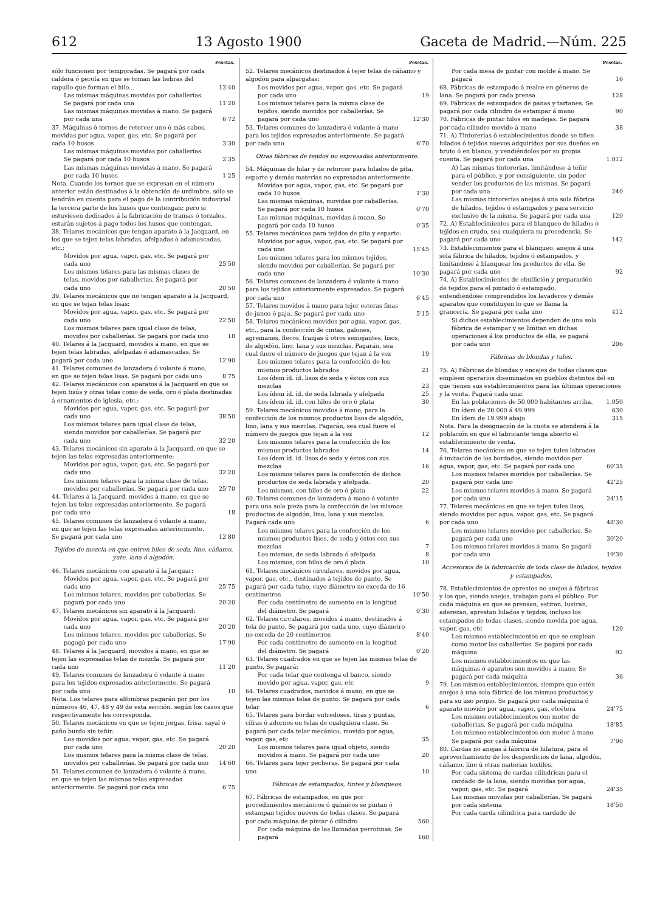612 13 Agosto 1900 Gaceta de Madrid.—Núm. 225
| | Pesetas. |
| --- | --- |
| sólo funcionen por temporadas. Se pagará por cada caldera ó perola en que se toman las hebras del capullo que forman el hilo... | 13'40 |
| Las mismas máquinas movidas por caballerías. Se pagará por cada una | 11'20 |
| Las mismas máquinas movidas á mano. Se pagará por cada una | 6'72 |
| 37. Máquinas ó tornos de retorcer uno ó más cabos, movidas por agua, vapor, gas, etc. Se pagará por cada 10 husos | 3'30 |
| Las mismas máquinas movidas por caballerías. Se pagará por cada 10 husos | 2'35 |
| Las mismas máquinas movidas á mano. Se pagará por cada 10 husos | 1'25 |
| Nota. Cuando los tornos que se expresan en el número anterior están destinados á la obtención de urdimbre, sólo se tendrán en cuenta para el pago de la contribución industrial la tercera parte de los husos que contengan; pero si estuviesen dedicados á la fabricación de tramas ó torzales, estarán sujetos á pago todos los husos que contengan. | |
| 38. Telares mecánicos que tengan aparato á la Jacquard, en los que se tejen telas labradas, afelpadas ó adamascadas, etc.: | |
| Movidos por agua, vapor, gas, etc. Se pagará por cada uno | 25'50 |
| Los mismos telares para las mismas clases de telas, movidos por caballerías. Se pagará por cada uno | 20'50 |
| 39. Telares mecánicos que no tengan aparato á la Jacquard, en que se tejan telas lisas: | |
| Movidos por agua, vapor, gas, etc. Se pagará por cada uno | 22'50 |
| Los mismos telares para igual clase de telas, movidos por caballerías. Se pagará por cada uno | 18 |
| 40. Telares á la Jacquard, movidos á mano, en que se tejen telas labradas, afelpadas ó adamascadas. Se pagará por cada uno | 12'90 |
| 41. Telares comunes de lanzadera ó volante á mano, en que se tejen telas lisas. Se pagará por cada uno | 8'75 |
| 42. Telares mecánicos con aparatos á la Jacquard en que se tejen tisús y otras telas como de seda, oro ó plata destinadas á ornamentos de iglesia, etc.: | |
| Movidos por agua, vapor, gas, etc. Se pagará por cada uno | 38'50 |
| Los mismos telares para igual clase de telas, siendo movidos por caballerías. Se pagará por cada uno | 32'20 |
| 43. Telares mecánicos sin aparato á la Jacquard, en que se tejen las telas expresadas anteriormente: | |
| Movidos por agua, vapor, gas, etc. Se pagará por cada uno | 32'20 |
| Los mismos telares para la misma clase de telas, movidos por caballerías. Se pagará por cada uno | 25'70 |
| 44. Telares á la Jacquard, movidos á mano, en que se tejen las telas expresadas anteriormente. Se pagará por cada uno | 18 |
| 45. Telares comunes de lanzadera ó volante á mano, en que se tejen las telas expresadas anteriormente. Se pagará por cada uno | 12'80 |
| Tejidos de mezcla en que entren hilos de seda, lino, cáñamo, yute, lana ó algodón. | |
| 46. Telares mecánicos con aparato á la Jacquar: | |
| Movidos por agua, vapor, gas, etc. Se pagará por cada uno | 25'75 |
| Los mismos telares, movidos por caballerías. Se pagará por cada uno | 20'20 |
| 47. Telares mecánicos sin aparato á la Jacquard: | |
| Movidos por agua, vapor, gas, etc. Se pagará por cada uno | 20'20 |
| Los mismos telares, movidos por caballerías. Se pagagá por cada uno | 17'90 |
| 48. Telares á la Jacquard, movidos á mano, en que se tejen las expresadas telas de mezcla. Se pagará por cada uno | 11'20 |
| 49. Telares comunes de lanzadera ó volante á mano para los tejidos expresados anteriormente. Se pagará por cada uno | 10 |
| Nota. Los telares para alfombras pagarán por por los números 46, 47, 48 y 49 de esta sección, según los casos que respectivamente les corresponda. | |
| 50. Telares mecánicos en que se tejen jergas, frisa, sayal ó paño burdo sin teñir: | |
| Los movidos por agua, vapor, gas, etc. Se pagará por cada uno | 20'20 |
| Los mismos telares para la misma clase de telas, movidos por caballerías. Se pagará por cada uno | 14'60 |
| 51. Telares comunes de lanzadera ó volante á mano, en que se tejen las mismas telas expresadas anteriormente. Se pagará por cada uno | 6'75 |
| | Pesetas. |
| --- | --- |
| 52. Telares mecánicos destinados á tejer telas de cáñamo y algodón para alpargatas: | |
| Los movidos por agua, vapor, gas, etc. Se pagará por cada uno | 19 |
| Los mismos telares para la misma clase de tejidos, siendo movidos por caballerías. Se pagará por cada uno | 12'30 |
| 53. Telares comunes de lanzadera ó volante á mano para los tejidos expresados anteriormente. Se pagará por cada uno | 6'70 |
| Otras fábricas de tejidos no expresadas anteriormente. | |
| 54. Máquinas de hilar y de retorcer para hilados de pita, esparto y demás materias no expresadas anteriormente. | |
| Movidas por agua, vapor, gas, etc. Se pagará por cada 10 husos | 1'30 |
| Las mismas máquinas, movidas por caballerías. Se pagará por cada 10 husos | 0'70 |
| Las mismas máquinas, movidas á mano. Se pagará por cada 10 husos | 0'35 |
| 55. Telares mecánicos para tejidos de pita y esparto: | |
| Movidos por agua, vapor, gas, etc. Se pagará por cada uno | 15'45 |
| Los mismos telares para los mismos tejidos, siendo movidos por caballerías. Se pagará por cada uno | 10'30 |
| 56. Telares comunes de lanzadera ó volante á mano para los tejidos anteriormente expresados. Se pagará por cada uno | 6'45 |
| 57. Telares movidos á mano para tejer esteras finas de junco ó paja. Se pagará por cada uno | 5'15 |
| 58. Telares mecánicos movidos por agua, vapor, gas, etc., para la confección de cintas, galones, agremanes, flecos, franjas ú otros semejantes, lisos, de algodón, lino, lana y sus mezclas. Pagarán, sea cual fuere el número de juegos que tejan á la vez | 19 |
| Los mismos telares para la confección de los mismos productos labrados | 21 |
| Los ídem íd. íd. lisos de seda y éstos con sus mezclas | 23 |
| Los ídem íd. íd. de seda labrada y afelpada | 25 |
| Los ídem íd. íd. con hilos de oro ó plata | 30 |
| 59. Telares mecánicos movidos á mano, para la confección de los mismos productos lisos de algodón, lino, lana y sus mezclas. Pagarán, sea cual fuere el número de juegos que tejan á la vez | 12 |
| Los mismos telares para la confección de los mismos productos labrados | 14 |
| Los ídem íd. íd. lisos de seda y éstos con sus mezclas | 16 |
| Los mismos telares para la confección de dichos productos de seda labrada y afelpada. | 20 |
| Los mismos, con hilos de oro ó plata | 22 |
| 60. Telares comunes de lanzadera á mano ó volante para una sola pieza para la confección de los mismos productos de algodón, lino, lana y sus mezclas. Pagará cada uno | 6 |
| Los mismos telares para la confección de los mismos productos lisos, de seda y éstos con sus mezclas | 7 |
| Los mismos, de seda labrada ó afelpada | 8 |
| Los mismos, con hilos de oro ó plata | 10 |
| 61. Telares mecánicos circulares, movidos por agua, vapor, gas, etc., destinados á tejidos de punto. Se pagará por cada tubo, cuyo diámetro no exceda de 16 centímetros | 10'50 |
| Por cada centímetro de aumento en la longitud del diámetro. Se pagará | 0'30 |
| 62. Telares circulares, movidos á mano, destinados á tela de punto. Se pagará por cada uno, cuyo diámetro no exceda de 20 centímetros | 8'40 |
| Por cada centímetro de aumento en la longitud del diámetro. Se pagará | 0'20 |
| 63. Telares cuadrados en que se tejen las mismas telas de punto. Se pagará: | |
| Por cada telar que contenga el banco, siendo movido por agua, vapor, gas, etc | 9 |
| 64. Telares cuadrados, movidos á mano, en que se tejen las mismas telas de punto. Se pagará por cada telar | 6 |
| 65. Telares para bordar entredoses, tiras y puntas, cifras ó adornos en telas de cualquiera clase. Se pagará por cada telar mecánico, movido por agua, vapor, gas, etc | 35 |
| Los mismos telares para igual objeto, siendo movidos á mano. Se pagará por cada uno | 20 |
| 66. Telares para tejer pecheras. Se pagará por cada uno | 10 |
| Fábricas de estampados, tintes y blanqueos. | |
| 67. Fábricas de estampados, en que por procedimientos mecánicos ó químicos se pintan ó estampan tejidos nuevos de todas clases. Se pagará por cada máquina de pintar ó cilindro | 560 |
| Por cada máquina de las llamadas perrotinas. Se pagará | 160 |
| | Pesetas. |
| --- | --- |
| Por cada mesa de pintar con molde á mano. Se pagará | 16 |
| 68. Fábricas de estampado á realce en géneros de lana. Se pagará por cada prensa | 128 |
| 69. Fábricas de estampados de panas y tartanes. Se pagará por cada cilindro de estampar á mano | 90 |
| 70. Fábricas de pintar hilos en madejas. Se pagará por cada cilindro movido á mano | 38 |
| 71. A) Tintorerías ó establecimientos donde se tiñen hilados ó tejidos nuevos adquiridos por sus dueños en bruto ó en blanco, y vendiéndolos por su propia cuenta. Se pagará por cada una | 1.012 |
| A) Las mismas tintorerías, limitándose á teñir para el público, y por consiguiente, sin poder vender los productos de las mismas. Se pagará por cada una | 240 |
| Las mismas tintorerías anejas á una sola fábrica de hilados, tejidos ó estampados y para servicio exclusivo de la misma. Se pagará por cada una | 120 |
| 72. A) Establecimientos para el blanqueo de hilados ó tejidos en crudo, sea cualquiera su procedencia. Se pagará por cada uno | 142 |
| 73. Establecimientos para el blanqueo, anejos á una sola fábrica de hilados, tejidos ó estampados, y limitándose á blanquear los productos de ella. Se pagará por cada uno | 92 |
| 74. A) Establecimientos de ebullición y preparación de tejidos para el pintado ó estampado, entendiéndose comprendidos los lavaderos y demás aparatos que constituyen lo que se llama la grancería. Se pagará por cada uno | 412 |
| Si dichos establecimientos dependen de una sola fábrica de estampar y se limitan en dichas operaciones á los productos de ella, se pagará por cada uno | 206 |
| Fábricas de blondas y tules. | |
| 75. A) Fábricas de blondas y encajes de todas clases que empleen operarios diseminados en pueblos distintos del en que tienen sus establecimientos para las últimas operaciones y la venta. Pagará cada una: | |
| En las poblaciones de 50.000 habitantes arriba. | 1.050 |
| En ídem de 20.000 á 49.999 | 630 |
| En ídem de 19.999 abajo | 315 |
| Nota. Para la designación de la cuota se atenderá á la población en que el fabricante tenga abierto el establecimiento de venta. | |
| 76. Telares mecánicos en que se tejen tules labrados á imitación de los bordados, siendo movidos por agua, vapor, gas, etc. Se pagará por cada uno | 60'35 |
| Los mismos telares movidos por caballerías. Se pagará por cada uno | 42'25 |
| Los mismos telares movidos á mano. Se pagará por cada uno | 24'15 |
| 77. Telares mecánicos en que se tejen tules lisos, siendo movidos por agua, vapor, gas, etc. Se pagará por cada uno | 48'30 |
| Los mismos telares movidos por caballerías. Se pagará por cada uno | 30'20 |
| Los mismos telares movidos á mano. Se pagará por cada uno | 19'30 |
| Accesorios de la fabricación de toda clase de hilados, tejidos y estampados. | |
| 78. Establecimientos de aprestos no anejos á fábricas y los que, siendo anejos, trabajan para el público. Por cada máquina en que se prensan, estiran, lustran, aderezan, aprestan hilados y tejidos, incluso los estampados de todas clases, siendo movida por agua, vapor, gas, etc | 120 |
| Los mismos establecimientos en que se emplean como motor las caballerías. Se pagará por cada máquina | 92 |
| Los mismos establecimientos en que las máquinas ó aparatos son movidos á mano. Se pagará por cada máquina | 36 |
| 79. Los mismos establecimientos, siempre que estén anejos á una sola fábrica de los mismos productos y para su uso propio. Se pagará por cada máquina ó aparato movido por agua, vapor, gas, etcétera | 24'75 |
| Los mismos establecimientos con motor de caballerías. Se pagará por cada máquina | 18'85 |
| Los mismos establecimientos con motor á mano. Se pagará por cada máquina | 7'90 |
| 80. Cardas no anejas á fábrica de hilatura, para el aprovechamiento de los desperdicios de lana, algodón, cáñamo, lino ú otras materias textiles. | |
| Por cada sistema de cardas cilíndricas para el cardado de la lana, siendo movidas por agua, vapor, gas, etc. Se pagará | 24'35 |
| Las mismas movidas por caballerías. Se pagará por cada sistema | 18'50 |
| Por cada carda cilíndrica para cardado de | |